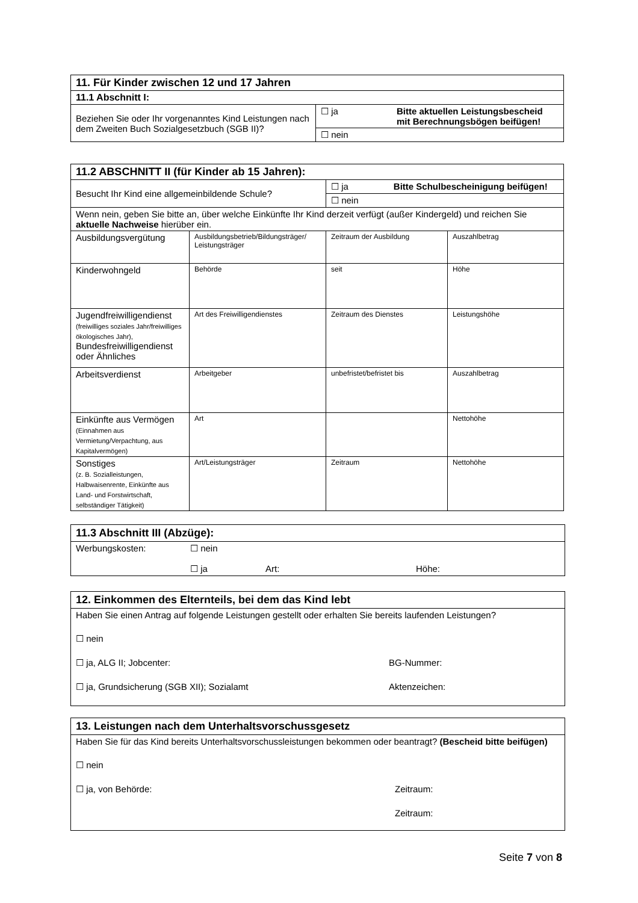| 11. Für Kinder zwischen 12 und 17 Jahren | | |
| 11.1 Abschnitt I: | | |
| Beziehen Sie oder Ihr vorgenanntes Kind Leistungen nach dem Zweiten Buch Sozialgesetzbuch (SGB II)? | ☐ ja | Bitte aktuellen Leistungsbescheid mit Berechnungsbögen beifügen! |
| | ☐ nein | |
| 11.2 ABSCHNITT II (für Kinder ab 15 Jahren): | | | |
| Besucht Ihr Kind eine allgemeinbildende Schule? | | ☐ ja Bitte Schulbescheinigung beifügen! | |
| | | ☐ nein | |
| Wenn nein, geben Sie bitte an, über welche Einkünfte Ihr Kind derzeit verfügt (außer Kindergeld) und reichen Sie aktuelle Nachweise hierüber ein. | | | |
| Ausbildungsvergütung | Ausbildungsbetrieb/Bildungsträger/ Leistungsträger | Zeitraum der Ausbildung | Auszahlbetrag |
| Kinderwohngeld | Behörde | seit | Höhe |
| Jugendfreiwilligendienst (freiwilliges soziales Jahr/freiwilliges ökologisches Jahr), Bundesfreiwilligendienst oder Ähnliches | Art des Freiwilligendienstes | Zeitraum des Dienstes | Leistungshöhe |
| Arbeitsverdienst | Arbeitgeber | unbefristet/befristet bis | Auszahlbetrag |
| Einkünfte aus Vermögen (Einnahmen aus Vermietung/Verpachtung, aus Kapitalvermögen) | Art | | Nettohöhe |
| Sonstiges (z. B. Sozialleistungen, Halbwaisenrente, Einkünfte aus Land- und Forstwirtschaft, selbständiger Tätigkeit) | Art/Leistungsträger | Zeitraum | Nettohöhe |
11.3 Abschnitt III (Abzüge):
Werbungskosten: ☐ nein
☐ ja Art: Höhe:
12. Einkommen des Elternteils, bei dem das Kind lebt
Haben Sie einen Antrag auf folgende Leistungen gestellt oder erhalten Sie bereits laufenden Leistungen?
☐ nein
☐ ja, ALG II; Jobcenter: BG-Nummer:
☐ ja, Grundsicherung (SGB XII); Sozialamt Aktenzeichen:
13. Leistungen nach dem Unterhaltsvorschussgesetz
Haben Sie für das Kind bereits Unterhaltsvorschussleistungen bekommen oder beantragt? (Bescheid bitte beifügen)
☐ nein
☐ ja, von Behörde: Zeitraum:
Zeitraum:
Seite 7 von 8